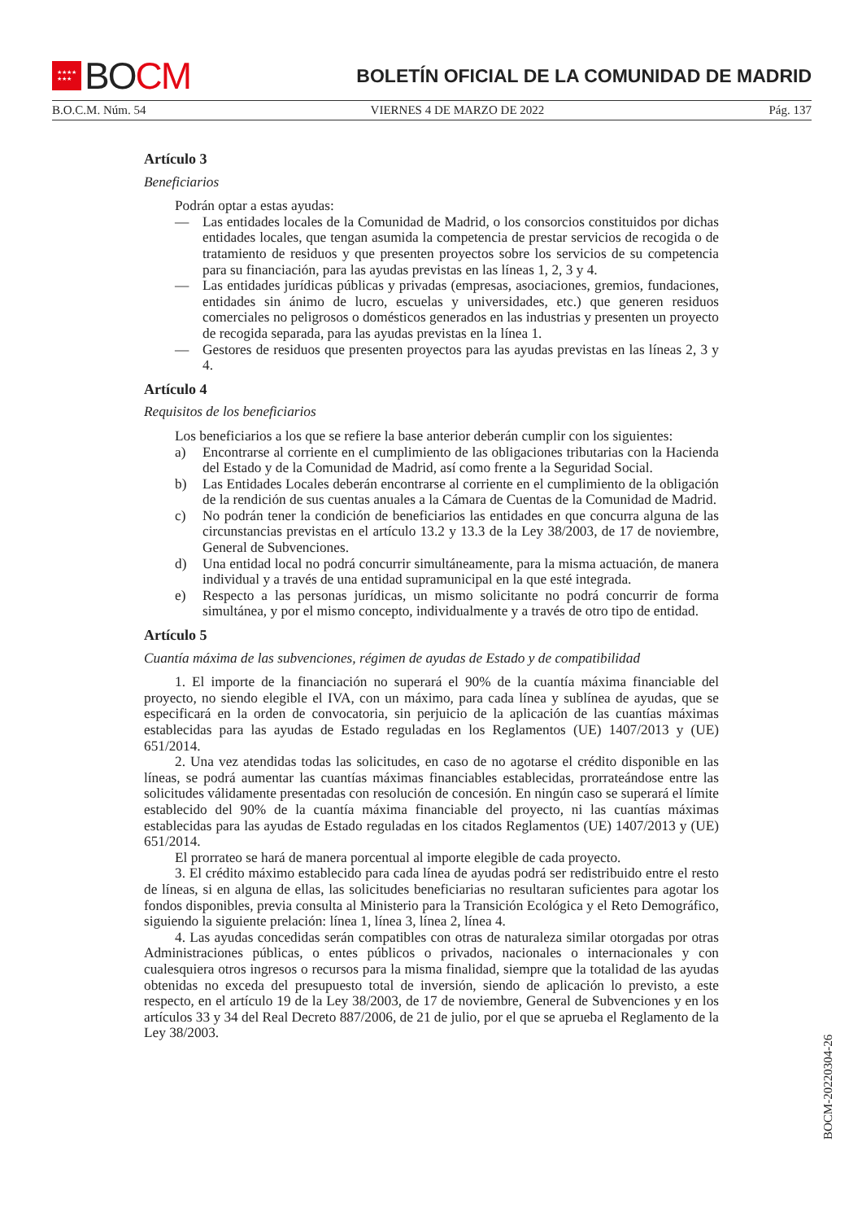★★★★
★★★
BO CM
BOLETÍN OFICIAL DE LA COMUNIDAD DE MADRID
B.O.C.M. Núm. 54 VIERNES 4 DE MARZO DE 2022 Pág. 137
Artículo 3
Beneficiarios
Podrán optar a estas ayudas:
— Las entidades locales de la Comunidad de Madrid, o los consorcios constituidos por dichas entidades locales, que tengan asumida la competencia de prestar servicios de recogida o de tratamiento de residuos y que presenten proyectos sobre los servicios de su competencia para su financiación, para las ayudas previstas en las líneas 1, 2, 3 y 4.
— Las entidades jurídicas públicas y privadas (empresas, asociaciones, gremios, fundaciones, entidades sin ánimo de lucro, escuelas y universidades, etc.) que generen residuos comerciales no peligrosos o domésticos generados en las industrias y presenten un proyecto de recogida separada, para las ayudas previstas en la línea 1.
— Gestores de residuos que presenten proyectos para las ayudas previstas en las líneas 2, 3 y 4.
Artículo 4
Requisitos de los beneficiarios
Los beneficiarios a los que se refiere la base anterior deberán cumplir con los siguientes:
a) Encontrarse al corriente en el cumplimiento de las obligaciones tributarias con la Hacienda del Estado y de la Comunidad de Madrid, así como frente a la Seguridad Social.
b) Las Entidades Locales deberán encontrarse al corriente en el cumplimiento de la obligación de la rendición de sus cuentas anuales a la Cámara de Cuentas de la Comunidad de Madrid.
c) No podrán tener la condición de beneficiarios las entidades en que concurra alguna de las circunstancias previstas en el artículo 13.2 y 13.3 de la Ley 38/2003, de 17 de noviembre, General de Subvenciones.
d) Una entidad local no podrá concurrir simultáneamente, para la misma actuación, de manera individual y a través de una entidad supramunicipal en la que esté integrada.
e) Respecto a las personas jurídicas, un mismo solicitante no podrá concurrir de forma simultánea, y por el mismo concepto, individualmente y a través de otro tipo de entidad.
Artículo 5
Cuantía máxima de las subvenciones, régimen de ayudas de Estado y de compatibilidad
1. El importe de la financiación no superará el 90% de la cuantía máxima financiable del proyecto, no siendo elegible el IVA, con un máximo, para cada línea y sublínea de ayudas, que se especificará en la orden de convocatoria, sin perjuicio de la aplicación de las cuantías máximas establecidas para las ayudas de Estado reguladas en los Reglamentos (UE) 1407/2013 y (UE) 651/2014.
2. Una vez atendidas todas las solicitudes, en caso de no agotarse el crédito disponible en las líneas, se podrá aumentar las cuantías máximas financiables establecidas, prorrateándose entre las solicitudes válidamente presentadas con resolución de concesión. En ningún caso se superará el límite establecido del 90% de la cuantía máxima financiable del proyecto, ni las cuantías máximas establecidas para las ayudas de Estado reguladas en los citados Reglamentos (UE) 1407/2013 y (UE) 651/2014.
El prorrateo se hará de manera porcentual al importe elegible de cada proyecto.
3. El crédito máximo establecido para cada línea de ayudas podrá ser redistribuido entre el resto de líneas, si en alguna de ellas, las solicitudes beneficiarias no resultaran suficientes para agotar los fondos disponibles, previa consulta al Ministerio para la Transición Ecológica y el Reto Demográfico, siguiendo la siguiente prelación: línea 1, línea 3, línea 2, línea 4.
4. Las ayudas concedidas serán compatibles con otras de naturaleza similar otorgadas por otras Administraciones públicas, o entes públicos o privados, nacionales o internacionales y con cualesquiera otros ingresos o recursos para la misma finalidad, siempre que la totalidad de las ayudas obtenidas no exceda del presupuesto total de inversión, siendo de aplicación lo previsto, a este respecto, en el artículo 19 de la Ley 38/2003, de 17 de noviembre, General de Subvenciones y en los artículos 33 y 34 del Real Decreto 887/2006, de 21 de julio, por el que se aprueba el Reglamento de la Ley 38/2003.
BOCM-20220304-26